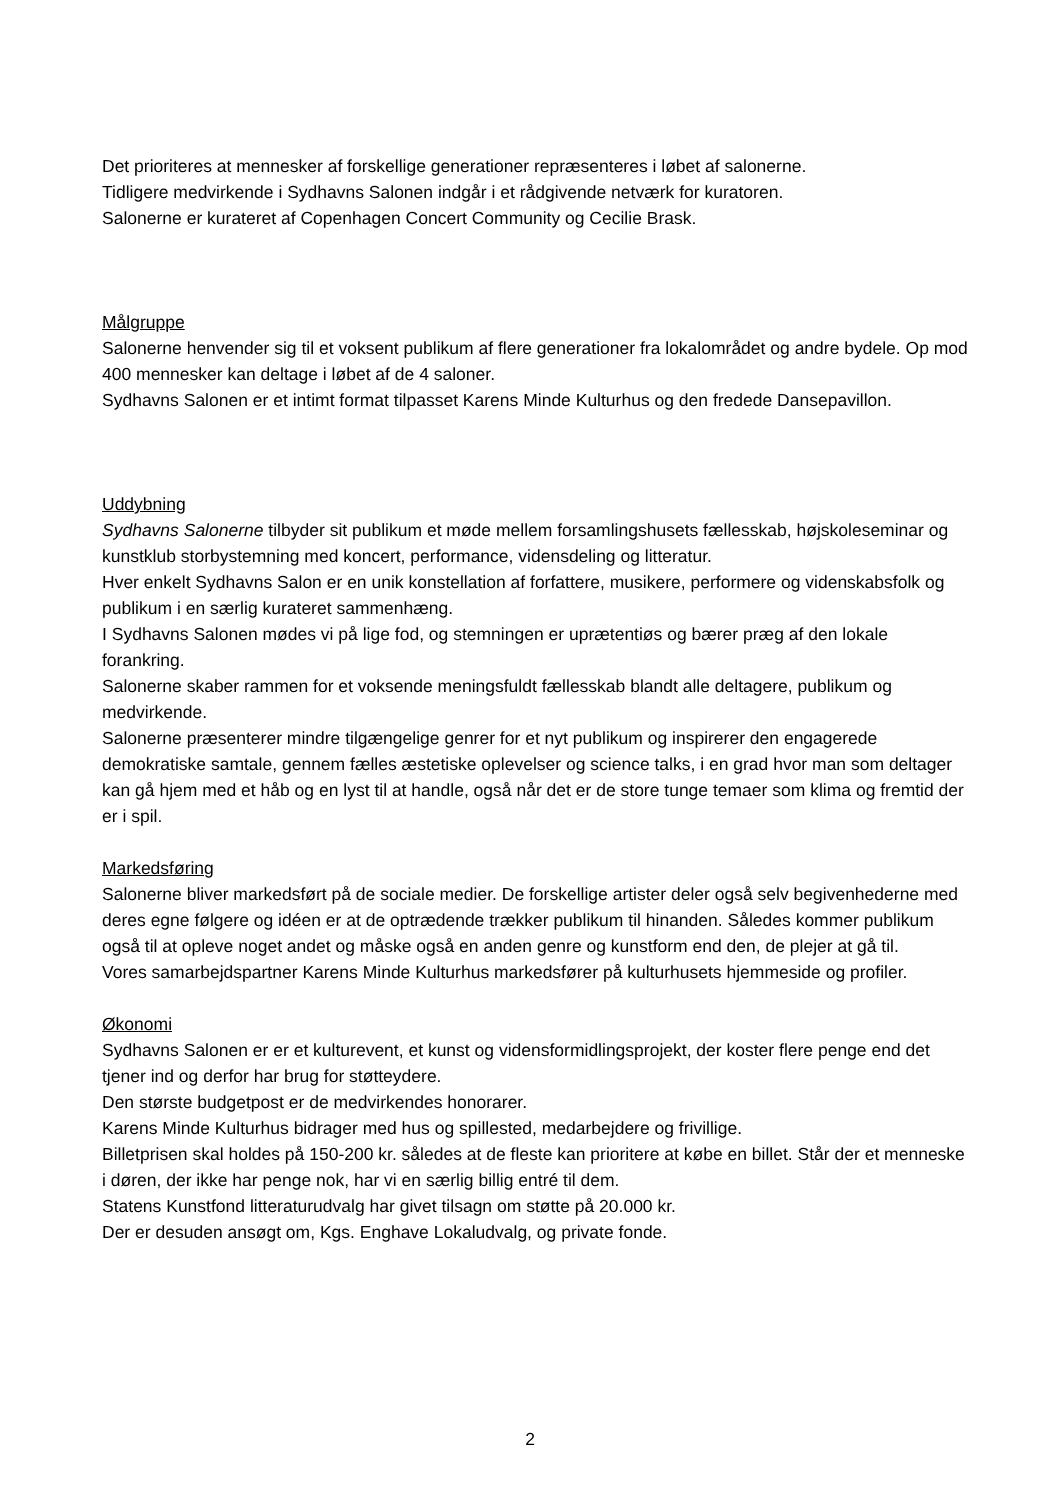Det prioriteres at mennesker af forskellige generationer repræsenteres i løbet af salonerne.
Tidligere medvirkende i Sydhavns Salonen indgår i et rådgivende netværk for kuratoren.
Salonerne er kurateret af Copenhagen Concert Community og Cecilie Brask.
Målgruppe
Salonerne henvender sig til et voksent publikum af flere generationer fra lokalområdet og andre bydele. Op mod 400 mennesker kan deltage i løbet af de 4 saloner.
Sydhavns Salonen er et intimt format tilpasset Karens Minde Kulturhus og den fredede Dansepavillon.
Uddybning
Sydhavns Salonerne tilbyder sit publikum et møde mellem forsamlingshusets fællesskab, højskoleseminar og kunstklub storbystemning med koncert, performance, vidensdeling og litteratur.
Hver enkelt Sydhavns Salon er en unik konstellation af forfattere, musikere, performere og videnskabsfolk og publikum i en særlig kurateret sammenhæng.
I Sydhavns Salonen mødes vi på lige fod, og stemningen er uprætentiøs og bærer præg af den lokale forankring.
Salonerne skaber rammen for et voksende meningsfuldt fællesskab blandt alle deltagere, publikum og medvirkende.
Salonerne præsenterer mindre tilgængelige genrer for et nyt publikum og inspirerer den engagerede demokratiske samtale, gennem fælles æstetiske oplevelser og science talks, i en grad hvor man som deltager kan gå hjem med et håb og en lyst til at handle, også når det er de store tunge temaer som klima og fremtid der er i spil.
Markedsføring
Salonerne bliver markedsført på de sociale medier. De forskellige artister deler også selv begivenhederne med deres egne følgere og idéen er at de optrædende trækker publikum til hinanden. Således kommer publikum også til at opleve noget andet og måske også en anden genre og kunstform end den, de plejer at gå til.
Vores samarbejdspartner Karens Minde Kulturhus markedsfører på kulturhusets hjemmeside og profiler.
Økonomi
Sydhavns Salonen er er et kulturevent, et kunst og vidensformidlingsprojekt, der koster flere penge end det tjener ind og derfor har brug for støtteydere.
Den største budgetpost er de medvirkendes honorarer.
Karens Minde Kulturhus bidrager med hus og spillested, medarbejdere og frivillige.
Billetprisen skal holdes på 150-200 kr. således at de fleste kan prioritere at købe en billet. Står der et menneske i døren, der ikke har penge nok, har vi en særlig billig entré til dem.
Statens Kunstfond litteraturudvalg har givet tilsagn om støtte på 20.000 kr.
Der er desuden ansøgt om, Kgs. Enghave Lokaludvalg, og private fonde.
2